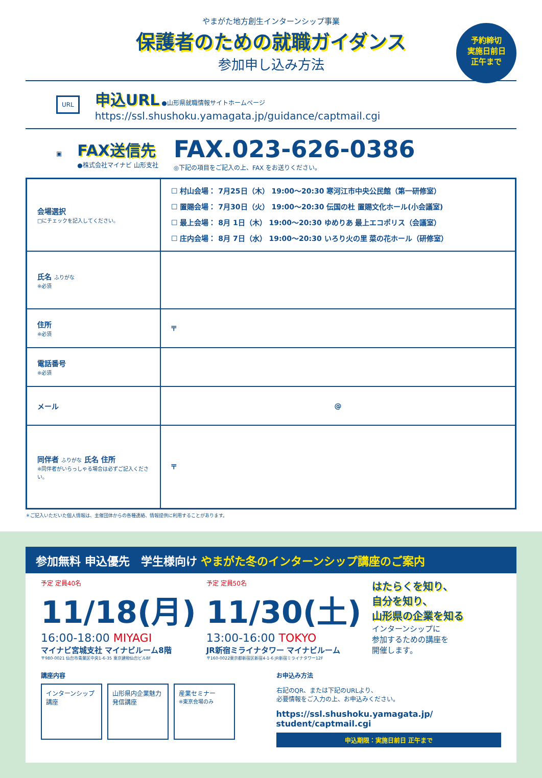予約締切
実施日前日
正午まで
やまがた地方創生インターンシップ事業
保護者のための就職ガイダンス
参加申し込み方法
URL
申込URL ●山形県就職情報サイトホームページ
https://ssl.shushoku.yamagata.jp/guidance/captmail.cgi
▣
FAX送信先
●株式会社マイナビ 山形支社
FAX.023-626-0386
◎下記の項目をご記入の上、FAX をお送りください。
| 会場選択 □にチェックを記入してください。 | ☐ 村山会場： 7月25日（木） 19:00〜20:30 寒河江市中央公民館（第一研修室） ☐ 置賜会場： 7月30日（火） 19:00〜20:30 伝国の杜 置賜文化ホール(小会議室) ☐ 最上会場： 8月 1日（木） 19:00〜20:30 ゆめりあ 最上エコポリス（会議室） ☐ 庄内会場： 8月 7日（水） 19:00〜20:30 いろり火の里 菜の花ホール（研修室） |
| 氏名 ふりがな ※必須 | |
| 住所 ※必須 | 〒 |
| 電話番号 ※必須 | |
| メール | @ |
| 同伴者 ふりがな 氏名 住所 ※同伴者がいらっしゃる場合は必ずご記入ください。 | 〒 |
＊ご記入いただいた個人情報は、主催団体からの各種連絡、情報提供に利用することがあります。
参加無料 申込優先　学生様向け やまがた冬のインターンシップ講座のご案内
予定 定員40名
11/18(月)
16:00-18:00 MIYAGI
マイナビ宮城支社 マイナビルーム8階
〒980-0021 仙台市青葉区中央1-6-35 東京建物仙台ビル8F
予定 定員50名
11/30(土)
13:00-16:00 TOKYO
JR新宿ミライナタワー マイナビルーム
〒160-0022東京都新宿区新宿4-1-6 JR新宿ミライナタワー12F
はたらくを知り、
自分を知り、
山形県の企業を知る
インターンシップに
参加するための講座を
開催します。
講座内容
インターンシップ講座
山形県内企業魅力発信講座
産業セミナー
※東京会場のみ
お申込み方法
右記のQR、または下記のURLより、
必要情報をご入力の上、お申込みください。
https://ssl.shushoku.yamagata.jp/
student/captmail.cgi
申込期限：実施日前日 正午まで